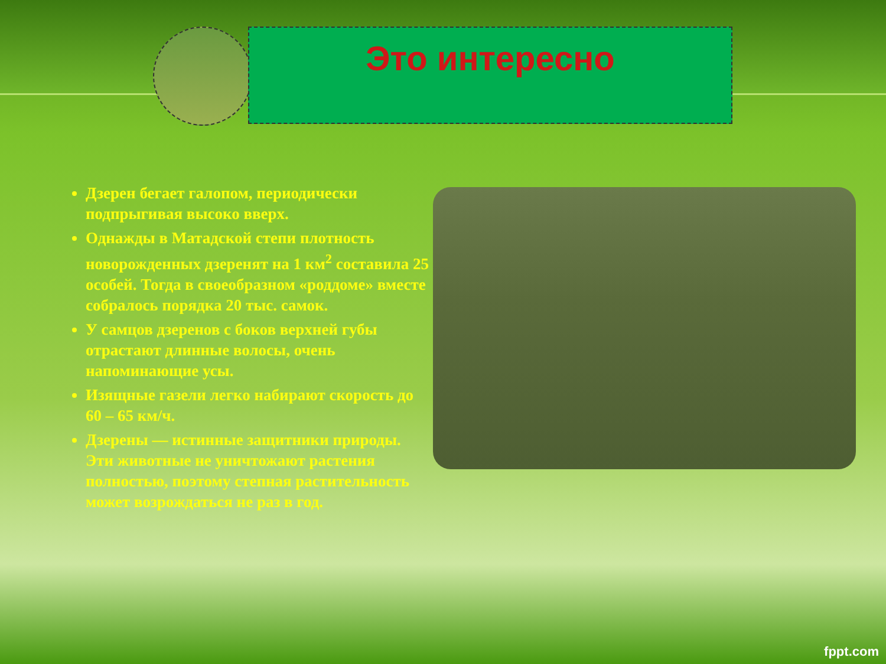Это интересно
Дзерен бегает галопом, периодически подпрыгивая высоко вверх.
Однажды в Матадской степи плотность новорожденных дзеренят на 1 км<sup>2</sup> составила 25 особей. Тогда в своеобразном «роддоме» вместе собралось порядка 20 тыс. самок.
У самцов дзеренов с боков верхней губы отрастают длинные волосы, очень напоминающие усы.
Изящные газели легко набирают скорость до 60 – 65 км/ч.
Дзерены — истинные защитники природы. Эти животные не уничтожают растения полностью, поэтому степная растительность может возрождаться не раз в год.
fppt.com